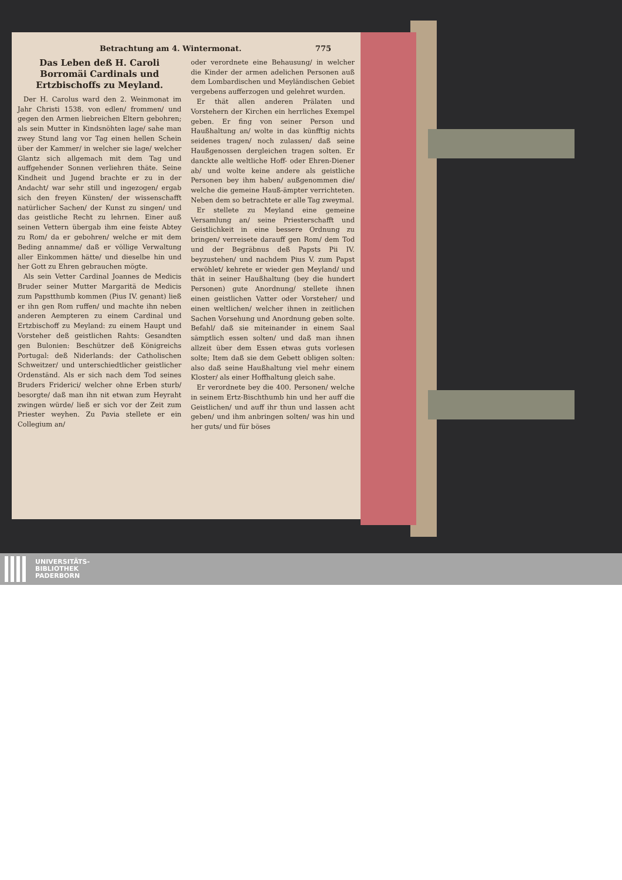Betrachtung am 4. Wintermonat. 775
Das Leben deß H. Caroli Borromäi Cardinals und Ertzbischoffs zu Meyland.
Der H. Carolus ward den 2. Weinmonat im Jahr Christi 1538. von edlen/ frommen/ und gegen den Armen liebreichen Eltern gebohren; als sein Mutter in Kindsnöhten lage/ sahe man zwey Stund lang vor Tag einen hellen Schein über der Kammer/ in welcher sie lage/ welcher Glantz sich allgemach mit dem Tag und auffgehender Sonnen verliehren thäte. Seine Kindheit und Jugend brachte er zu in der Andacht/ war sehr still und ingezogen/ ergab sich den freyen Künsten/ der wissenschafft natürlicher Sachen/ der Kunst zu singen/ und das geistliche Recht zu lehrnen. Einer auß seinen Vettern übergab ihm eine feiste Abtey zu Rom/ da er gebohren/ welche er mit dem Beding annamme/ daß er völlige Verwaltung aller Einkommen hätte/ und dieselbe hin und her Gott zu Ehren gebrauchen mögte.
Als sein Vetter Cardinal Joannes de Medicis Bruder seiner Mutter Margaritä de Medicis zum Papstthumb kommen (Pius IV. genant) ließ er ihn gen Rom ruffen/ und machte ihn neben anderen Aempteren zu einem Cardinal und Ertzbischoff zu Meyland: zu einem Haupt und Vorsteher deß geistlichen Rahts: Gesandten gen Bulonien: Beschützer deß Königreichs Portugal: deß Niderlands: der Catholischen Schweitzer/ und unterschiedtlicher geistlicher Ordenständ. Als er sich nach dem Tod seines Bruders Friderici/ welcher ohne Erben sturb/ besorgte/ daß man ihn nit etwan zum Heyraht zwingen würde/ ließ er sich vor der Zeit zum Priester weyhen. Zu Pavia stellete er ein Collegium an/
oder verordnete eine Behausung/ in welcher die Kinder der armen adelichen Personen auß dem Lombardischen und Meyländischen Gebiet vergebens aufferzogen und gelehret wurden.
Er thät allen anderen Prälaten und Vorstehern der Kirchen ein herrliches Exempel geben. Er fing von seiner Person und Haußhaltung an/ wolte in das künfftig nichts seidenes tragen/ noch zulassen/ daß seine Haußgenossen dergleichen tragen solten. Er danckte alle weltliche Hoff- oder Ehren-Diener ab/ und wolte keine andere als geistliche Personen bey ihm haben/ außgenommen die/ welche die gemeine Hauß-ämpter verrichteten. Neben dem so betrachtete er alle Tag zweymal.
Er stellete zu Meyland eine gemeine Versamlung an/ seine Priesterschafft und Geistlichkeit in eine bessere Ordnung zu bringen/ verreisete darauff gen Rom/ dem Tod und der Begräbnus deß Papsts Pii IV. beyzustehen/ und nachdem Pius V. zum Papst erwöhlet/ kehrete er wieder gen Meyland/ und thät in seiner Haußhaltung (bey die hundert Personen) gute Anordnung/ stellete ihnen einen geistlichen Vatter oder Vorsteher/ und einen weltlichen/ welcher ihnen in zeitlichen Sachen Vorsehung und Anordnung geben solte. Befahl/ daß sie miteinander in einem Saal sämptlich essen solten/ und daß man ihnen allzeit über dem Essen etwas guts vorlesen solte; Item daß sie dem Gebett obligen solten: also daß seine Haußhaltung viel mehr einem Kloster/ als einer Hoffhaltung gleich sahe.
Er verordnete bey die 400. Personen/ welche in seinem Ertz-Bischthumb hin und her auff die Geistlichen/ und auff ihr thun und lassen acht geben/ und ihm anbringen solten/ was hin und her guts/ und für böses
UNIVERSITÄTS-
BIBLIOTHEK
PADERBORN